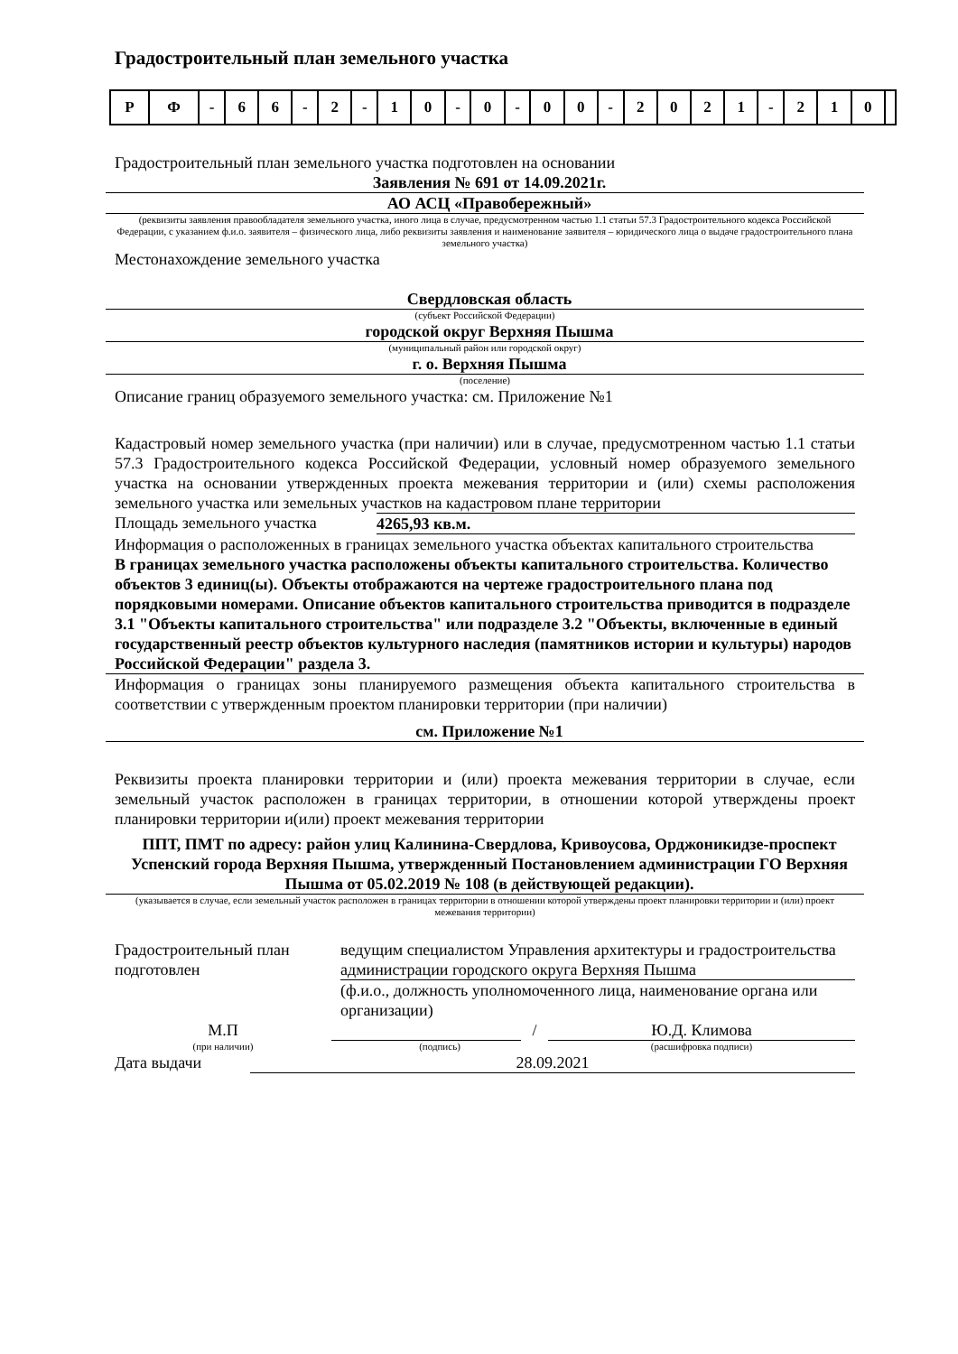Градостроительный план земельного участка
| Р | Ф | - | 6 | 6 | - | 2 | - | 1 | 0 | - | 0 | - | 0 | 0 | - | 2 | 0 | 2 | 1 | - | 2 | 1 | 0 | |
Градостроительный план земельного участка подготовлен на основании
Заявления № 691 от 14.09.2021г.
АО АСЦ «Правобережный»
(реквизиты заявления правообладателя земельного участка, иного лица в случае, предусмотренном частью 1.1 статьи 57.3 Градостроительного кодекса Российской Федерации, с указанием ф.и.о. заявителя – физического лица, либо реквизиты заявления и наименование заявителя – юридического лица о выдаче градостроительного плана земельного участка)
Местонахождение земельного участка
Свердловская область
(субъект Российской Федерации)
городской округ Верхняя Пышма
(муниципальный район или городской округ)
г. о. Верхняя Пышма
(поселение)
Описание границ образуемого земельного участка: см. Приложение №1
Кадастровый номер земельного участка (при наличии) или в случае, предусмотренном частью 1.1 статьи 57.3 Градостроительного кодекса Российской Федерации, условный номер образуемого земельного участка на основании утвержденных проекта межевания территории и (или) схемы расположения земельного участка или земельных участков на кадастровом плане территории
Площадь земельного участка 4265,93 кв.м.
Информация о расположенных в границах земельного участка объектах капитального строительства
В границах земельного участка расположены объекты капитального строительства. Количество объектов 3 единиц(ы). Объекты отображаются на чертеже градостроительного плана под порядковыми номерами. Описание объектов капитального строительства приводится в подразделе 3.1 "Объекты капитального строительства" или подразделе 3.2 "Объекты, включенные в единый государственный реестр объектов культурного наследия (памятников истории и культуры) народов Российской Федерации" раздела 3.
Информация о границах зоны планируемого размещения объекта капитального строительства в соответствии с утвержденным проектом планировки территории (при наличии)
см. Приложение №1
Реквизиты проекта планировки территории и (или) проекта межевания территории в случае, если земельный участок расположен в границах территории, в отношении которой утверждены проект планировки территории и(или) проект межевания территории
ППТ, ПМТ по адресу: район улиц Калинина-Свердлова, Кривоусова, Орджоникидзе-проспект Успенский города Верхняя Пышма, утвержденный Постановлением администрации ГО Верхняя Пышма от 05.02.2019 № 108 (в действующей редакции).
(указывается в случае, если земельный участок расположен в границах территории в отношении которой утверждены проект планировки территории и (или) проект межевания территории)
Градостроительный план подготовлен
ведущим специалистом Управления архитектуры и градостроительства администрации городского округа Верхняя Пышма
(ф.и.о., должность уполномоченного лица, наименование органа или организации)
М.П / Ю.Д. Климова
(при наличии) (подпись) (расшифровка подписи)
Дата выдачи 28.09.2021